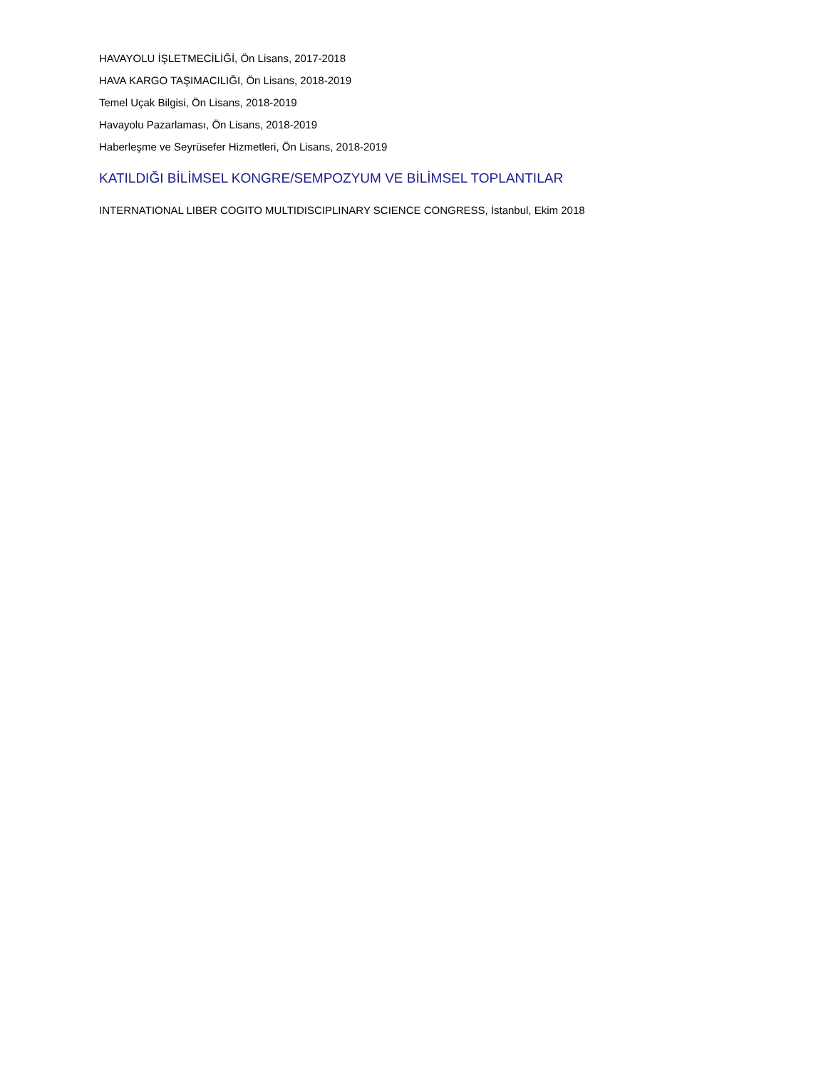HAVAYOLU İŞLETMECİLİĞİ, Ön Lisans, 2017-2018
HAVA KARGO TAŞIMACILIĞI, Ön Lisans, 2018-2019
Temel Uçak Bilgisi, Ön Lisans, 2018-2019
Havayolu Pazarlaması, Ön Lisans, 2018-2019
Haberleşme ve Seyrüsefer Hizmetleri, Ön Lisans, 2018-2019
KATILDIĞI BİLİMSEL KONGRE/SEMPOZYUM VE BİLİMSEL TOPLANTILAR
INTERNATIONAL LIBER COGITO MULTIDISCIPLINARY SCIENCE CONGRESS, İstanbul, Ekim 2018